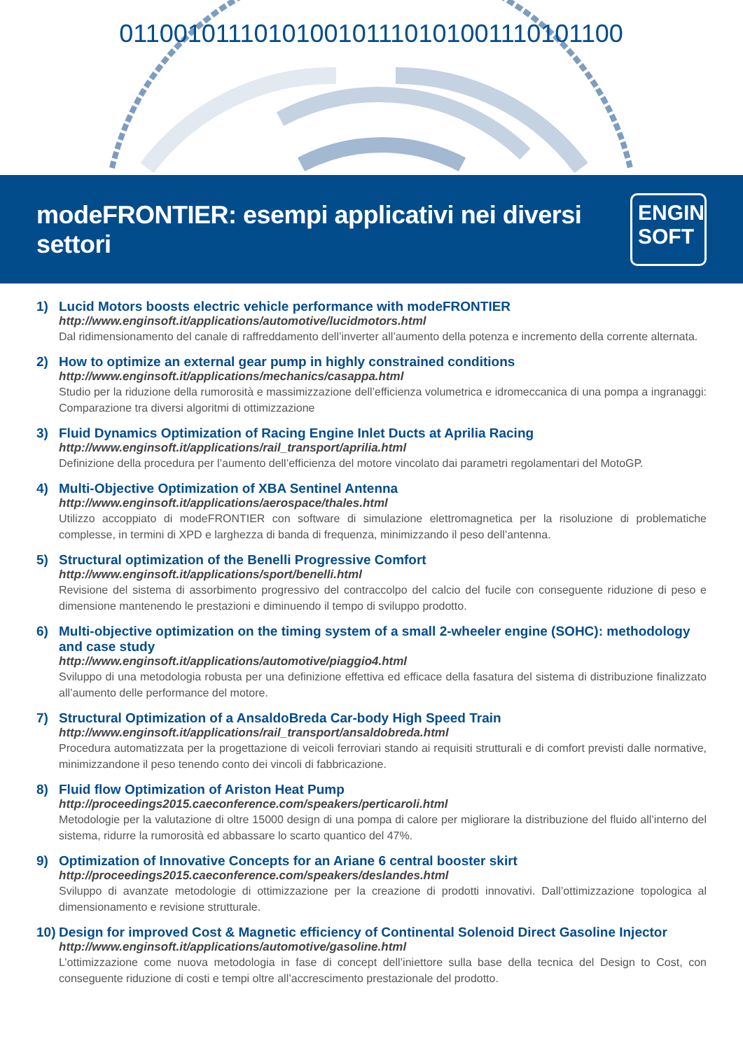0110010111010100101110101001110101100
modeFRONTIER: esempi applicativi nei diversi settori
ENGIN
SOFT
1) Lucid Motors boosts electric vehicle performance with modeFRONTIER
http://www.enginsoft.it/applications/automotive/lucidmotors.html
Dal ridimensionamento del canale di raffreddamento dell’inverter all’aumento della potenza e incremento della corrente alternata.
2) How to optimize an external gear pump in highly constrained conditions
http://www.enginsoft.it/applications/mechanics/casappa.html
Studio per la riduzione della rumorosità e massimizzazione dell’efficienza volumetrica e idromeccanica di una pompa a ingranaggi: Comparazione tra diversi algoritmi di ottimizzazione
3) Fluid Dynamics Optimization of Racing Engine Inlet Ducts at Aprilia Racing
http://www.enginsoft.it/applications/rail_transport/aprilia.html
Definizione della procedura per l’aumento dell’efficienza del motore vincolato dai parametri regolamentari del MotoGP.
4) Multi-Objective Optimization of XBA Sentinel Antenna
http://www.enginsoft.it/applications/aerospace/thales.html
Utilizzo accoppiato di modeFRONTIER con software di simulazione elettromagnetica per la risoluzione di problematiche complesse, in termini di XPD e larghezza di banda di frequenza, minimizzando il peso dell’antenna.
5) Structural optimization of the Benelli Progressive Comfort
http://www.enginsoft.it/applications/sport/benelli.html
Revisione del sistema di assorbimento progressivo del contraccolpo del calcio del fucile con conseguente riduzione di peso e dimensione mantenendo le prestazioni e diminuendo il tempo di sviluppo prodotto.
6) Multi-objective optimization on the timing system of a small 2-wheeler engine (SOHC): methodology and case study
http://www.enginsoft.it/applications/automotive/piaggio4.html
Sviluppo di una metodologia robusta per una definizione effettiva ed efficace della fasatura del sistema di distribuzione finalizzato all’aumento delle performance del motore.
7) Structural Optimization of a AnsaldoBreda Car-body High Speed Train
http://www.enginsoft.it/applications/rail_transport/ansaldobreda.html
Procedura automatizzata per la progettazione di veicoli ferroviari stando ai requisiti strutturali e di comfort previsti dalle normative, minimizzandone il peso tenendo conto dei vincoli di fabbricazione.
8) Fluid flow Optimization of Ariston Heat Pump
http://proceedings2015.caeconference.com/speakers/perticaroli.html
Metodologie per la valutazione di oltre 15000 design di una pompa di calore per migliorare la distribuzione del fluido all’interno del sistema, ridurre la rumorosità ed abbassare lo scarto quantico del 47%.
9) Optimization of Innovative Concepts for an Ariane 6 central booster skirt
http://proceedings2015.caeconference.com/speakers/deslandes.html
Sviluppo di avanzate metodologie di ottimizzazione per la creazione di prodotti innovativi. Dall’ottimizzazione topologica al dimensionamento e revisione strutturale.
10)
Design for improved Cost & Magnetic efficiency of Continental Solenoid Direct Gasoline Injector
http://www.enginsoft.it/applications/automotive/gasoline.html
L’ottimizzazione come nuova metodologia in fase di concept dell’iniettore sulla base della tecnica del Design to Cost, con conseguente riduzione di costi e tempi oltre all’accrescimento prestazionale del prodotto.